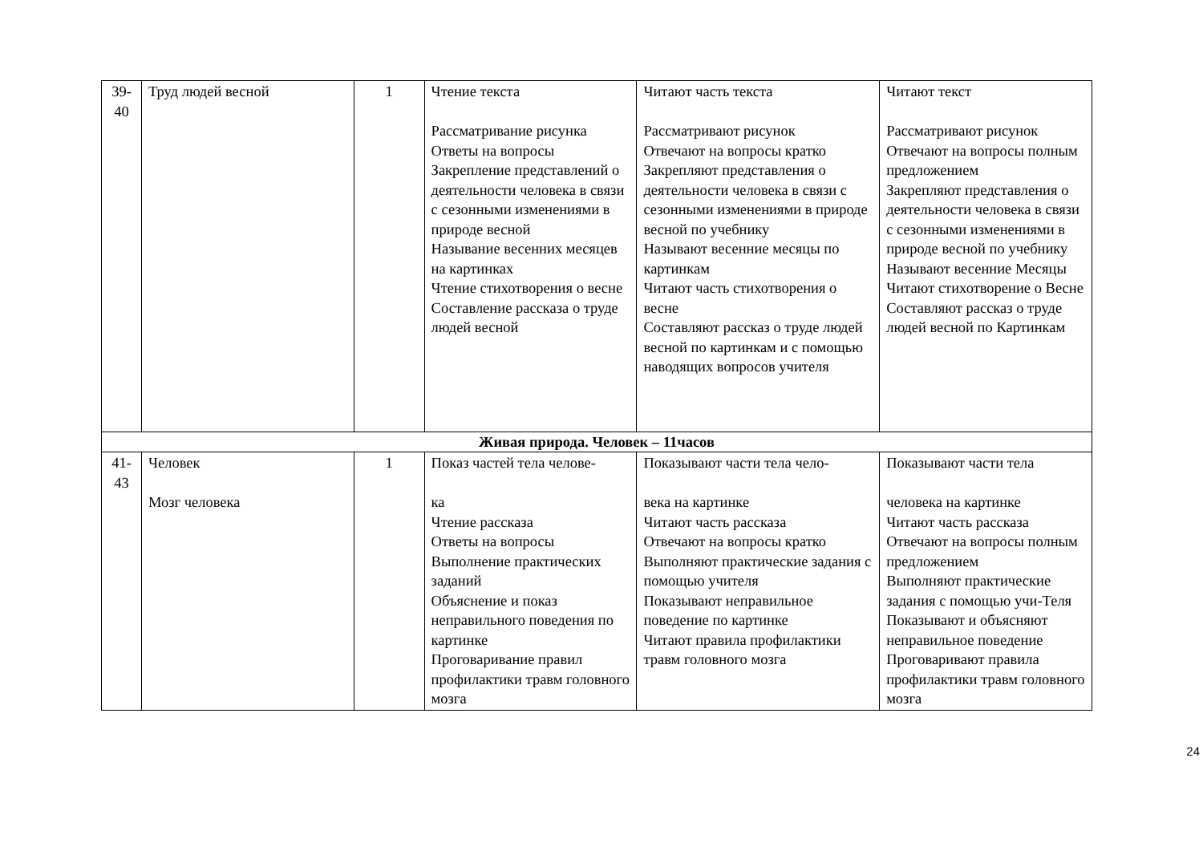| 39- 40 | Труд людей весной | 1 | Чтение текста Рассматривание рисунка Ответы на вопросы Закрепление представлений о деятельности человека в связи с сезонными изменениями в природе весной Называние весенних месяцев на картинках Чтение стихотворения о весне Составление рассказа о труде людей весной | Читают часть текста Рассматривают рисунок Отвечают на вопросы кратко Закрепляют представления о деятельности человека в связи с сезонными изменениями в природе весной по учебнику Называют весенние месяцы по картинкам Читают часть стихотворения о весне Составляют рассказ о труде людей весной по картинкам и с помощью наводящих вопросов учителя | Читают текст Рассматривают рисунок Отвечают на вопросы полным предложением Закрепляют представления о деятельности человека в связи с сезонными изменениями в природе весной по учебнику Называют весенние Месяцы Читают стихотворение о Весне Составляют рассказ о труде людей весной по Картинкам |
| Живая природа. Человек – 11часов | | | | | |
| 41- 43 | Человек Мозг человека | 1 | Показ частей тела челове- ка Чтение рассказа Ответы на вопросы Выполнение практических заданий Объяснение и показ неправильного поведения по картинке Проговаривание правил профилактики травм головного мозга | Показывают части тела чело- века на картинке Читают часть рассказа Отвечают на вопросы кратко Выполняют практические задания с помощью учителя Показывают неправильное поведение по картинке Читают правила профилактики травм головного мозга | Показывают части тела человека на картинке Читают часть рассказа Отвечают на вопросы полным предложением Выполняют практические задания с помощью учи-Теля Показывают и объясняют неправильное поведение Проговаривают правила профилактики травм головного мозга |
24